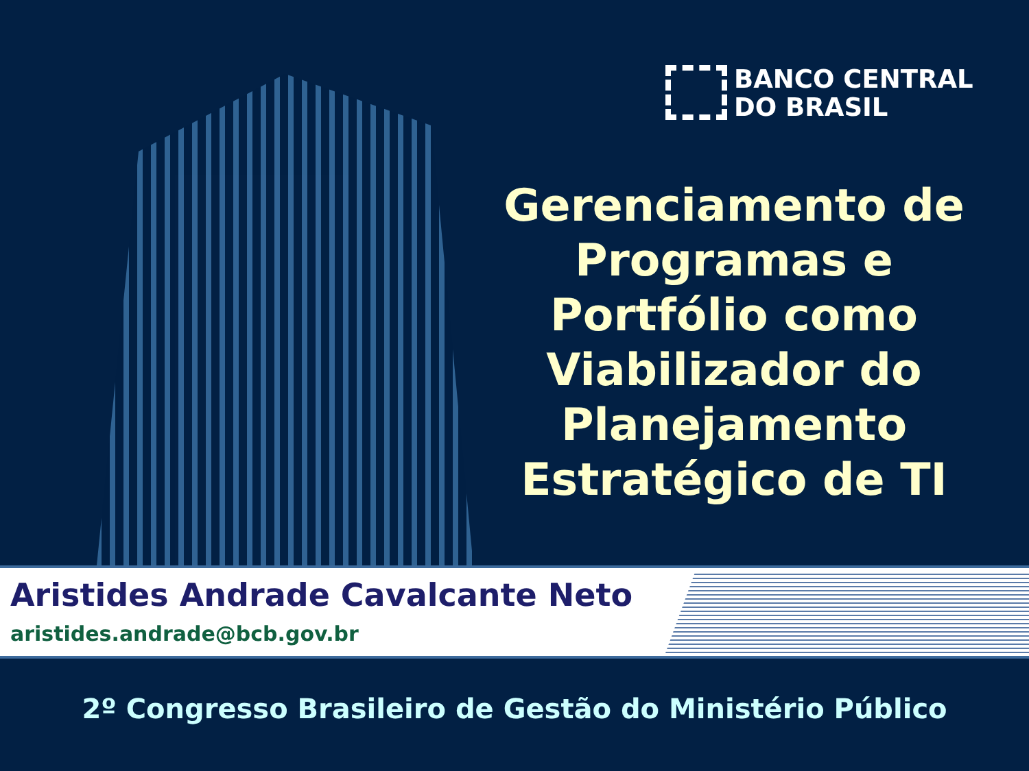BANCO CENTRAL
DO BRASIL
Gerenciamento de Programas e Portfólio como Viabilizador do Planejamento Estratégico de TI
Aristides Andrade Cavalcante Neto
aristides.andrade@bcb.gov.br
2º Congresso Brasileiro de Gestão do Ministério Público